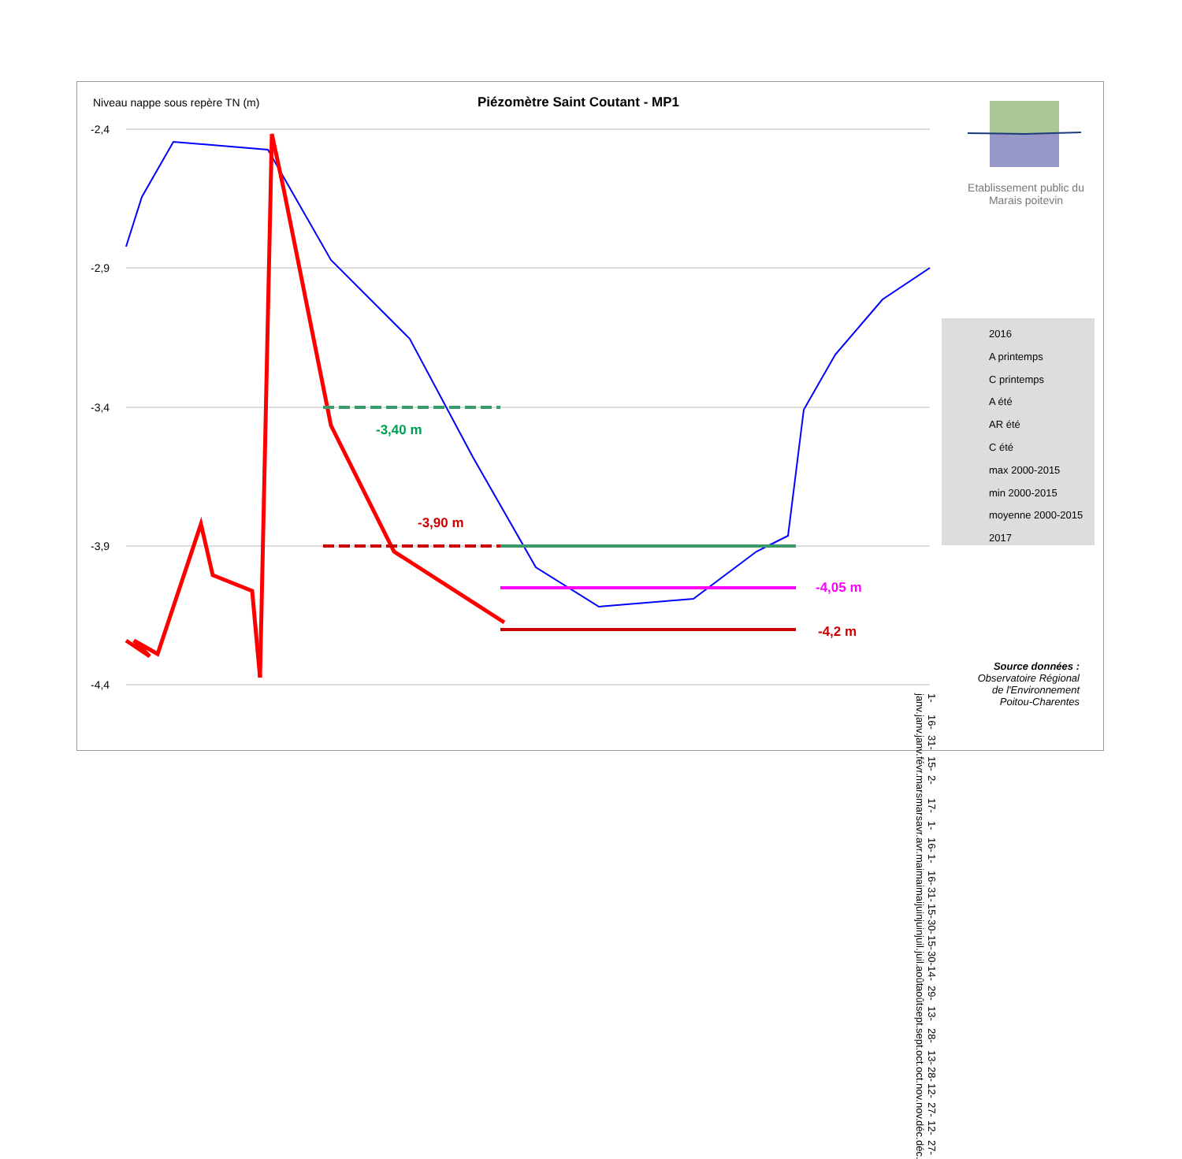Niveau nappe sous repère TN (m)
Piézomètre Saint Coutant - MP1
Etablissement public du Marais poitevin
-3,40 m
-3,90 m
-4,05 m
-4,2 m
-2,4
-2,9
-3,4
-3,9
-4,4
1-janv. 16-janv. 31-janv. 15-févr. 2-mars 17-mars 1-avr. 16-avr. 1-mai 16-mai 31-mai 15-juin 30-juin 15-juil. 30-juil. 14-août 29-août 13-sept. 28-sept. 13-oct. 28-oct. 12-nov. 27-nov. 12-déc. 27-déc.
2016
A printemps
C printemps
A été
AR été
C été
max 2000-2015
min 2000-2015
moyenne 2000-2015
2017
Source données :
Observatoire Régional de l'Environnement Poitou-Charentes